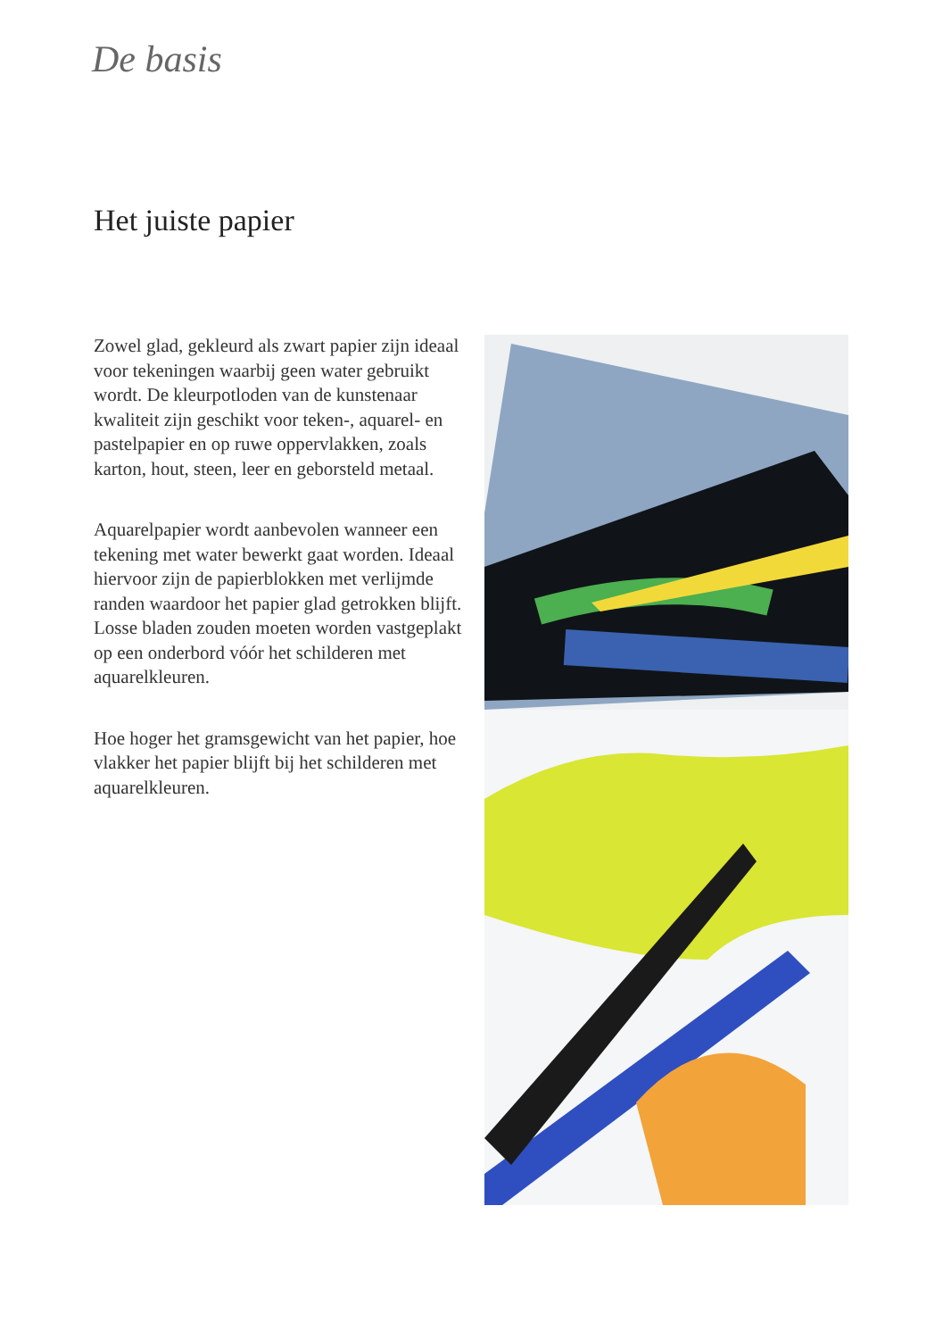De basis
Het juiste papier
Zowel glad, gekleurd als zwart papier zijn ideaal voor tekeningen waarbij geen water gebruikt wordt. De kleurpotloden van de kunstenaar kwaliteit zijn geschikt voor teken-, aquarel- en pastelpapier en op ruwe oppervlakken, zoals karton, hout, steen, leer en geborsteld metaal.
Aquarelpapier wordt aanbevolen wanneer een tekening met water bewerkt gaat worden. Ideaal hiervoor zijn de papierblokken met verlijmde randen waardoor het papier glad getrokken blijft. Losse bladen zouden moeten worden vastgeplakt op een onderbord vóór het schilderen met aquarelkleuren.
Hoe hoger het gramsgewicht van het papier, hoe vlakker het papier blijft bij het schilderen met aquarelkleuren.